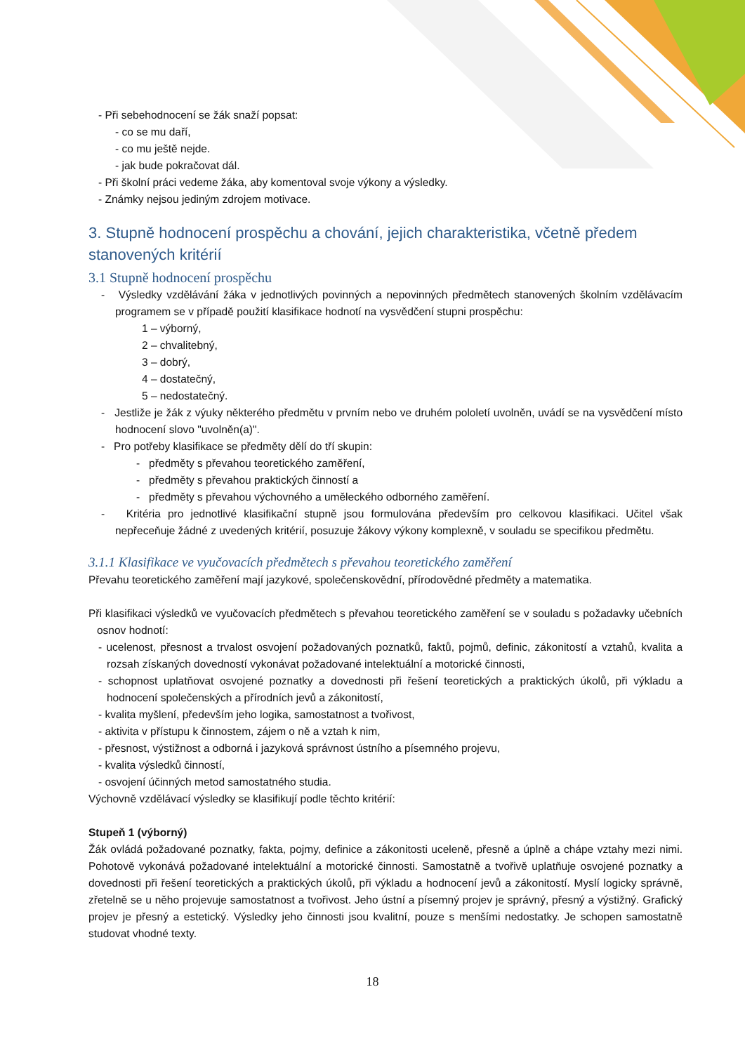- Při sebehodnocení se žák snaží popsat:
- co se mu daří,
- co mu ještě nejde.
- jak bude pokračovat dál.
- Při školní práci vedeme žáka, aby komentoval svoje výkony a výsledky.
- Známky nejsou jediným zdrojem motivace.
3. Stupně hodnocení prospěchu a chování, jejich charakteristika, včetně předem stanovených kritérií
3.1 Stupně hodnocení prospěchu
- Výsledky vzdělávání žáka v jednotlivých povinných a nepovinných předmětech stanovených školním vzdělávacím programem se v případě použití klasifikace hodnotí na vysvědčení stupni prospěchu:
1 – výborný,
2 – chvalitebný,
3 – dobrý,
4 – dostatečný,
5 – nedostatečný.
- Jestliže je žák z výuky některého předmětu v prvním nebo ve druhém pololetí uvolněn, uvádí se na vysvědčení místo hodnocení slovo "uvolněn(a)".
- Pro potřeby klasifikace se předměty dělí do tří skupin:
- předměty s převahou teoretického zaměření,
- předměty s převahou praktických činností a
- předměty s převahou výchovného a uměleckého odborného zaměření.
- Kritéria pro jednotlivé klasifikační stupně jsou formulována především pro celkovou klasifikaci. Učitel však nepřeceňuje žádné z uvedených kritérií, posuzuje žákovy výkony komplexně, v souladu se specifikou předmětu.
3.1.1 Klasifikace ve vyučovacích předmětech s převahou teoretického zaměření
Převahu teoretického zaměření mají jazykové, společenskovědní, přírodovědné předměty a matematika.
Při klasifikaci výsledků ve vyučovacích předmětech s převahou teoretického zaměření se v souladu s požadavky učebních osnov hodnotí:
- ucelenost, přesnost a trvalost osvojení požadovaných poznatků, faktů, pojmů, definic, zákonitostí a vztahů, kvalita a rozsah získaných dovedností vykonávat požadované intelektuální a motorické činnosti,
- schopnost uplatňovat osvojené poznatky a dovednosti při řešení teoretických a praktických úkolů, při výkladu a hodnocení společenských a přírodních jevů a zákonitostí,
- kvalita myšlení, především jeho logika, samostatnost a tvořivost,
- aktivita v přístupu k činnostem, zájem o ně a vztah k nim,
- přesnost, výstižnost a odborná i jazyková správnost ústního a písemného projevu,
- kvalita výsledků činností,
- osvojení účinných metod samostatného studia.
Výchovně vzdělávací výsledky se klasifikují podle těchto kritérií:
Stupeň 1 (výborný)
Žák ovládá požadované poznatky, fakta, pojmy, definice a zákonitosti uceleně, přesně a úplně a chápe vztahy mezi nimi. Pohotově vykonává požadované intelektuální a motorické činnosti. Samostatně a tvořivě uplatňuje osvojené poznatky a dovednosti při řešení teoretických a praktických úkolů, při výkladu a hodnocení jevů a zákonitostí. Myslí logicky správně, zřetelně se u něho projevuje samostatnost a tvořivost. Jeho ústní a písemný projev je správný, přesný a výstižný. Grafický projev je přesný a estetický. Výsledky jeho činnosti jsou kvalitní, pouze s menšími nedostatky. Je schopen samostatně studovat vhodné texty.
18